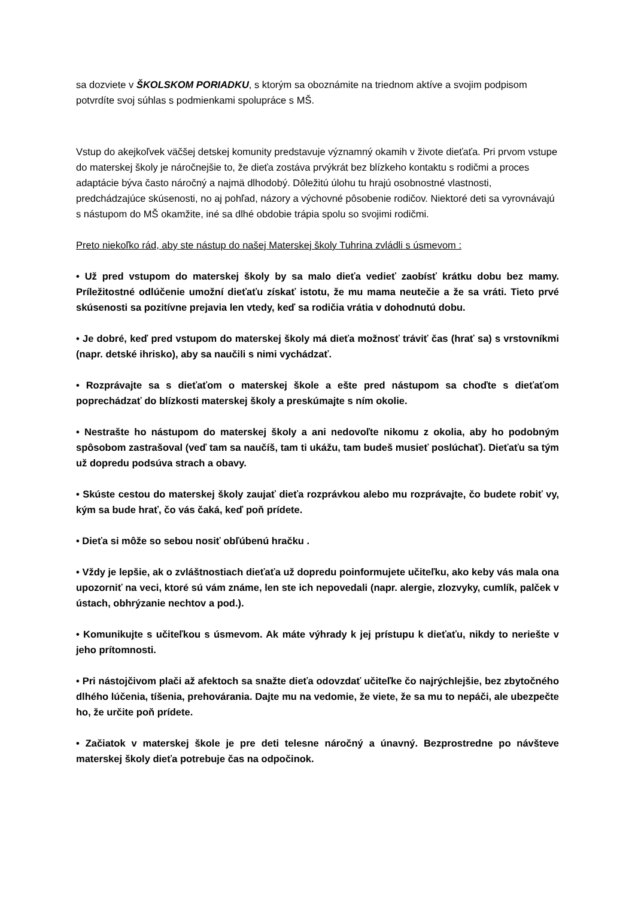sa dozviete v ŠKOLSKOM PORIADKU, s ktorým sa oboznámite na triednom aktíve a svojim podpisom potvrdíte svoj súhlas s podmienkami spolupráce s MŠ.
Vstup do akejkoľvek väčšej detskej komunity predstavuje významný okamih v živote dieťaťa. Pri prvom vstupe do materskej školy je náročnejšie to, že dieťa zostáva prvýkrát bez blízkeho kontaktu s rodičmi a proces adaptácie býva často náročný a najmä dlhodobý. Dôležitú úlohu tu hrajú osobnostné vlastnosti, predchádzajúce skúsenosti, no aj pohľad, názory a výchovné pôsobenie rodičov. Niektoré deti sa vyrovnávajú s nástupom do MŠ okamžite, iné sa dlhé obdobie trápia spolu so svojimi rodičmi.
Preto niekoľko rád, aby ste nástup do našej Materskej školy Tuhrina zvládli s úsmevom :
• Už pred vstupom do materskej školy by sa malo dieťa vedieť zaobísť krátku dobu bez mamy. Príležitostné odlúčenie umožní dieťaťu získať istotu, že mu mama neutečie a že sa vráti. Tieto prvé skúsenosti sa pozitívne prejavia len vtedy, keď sa rodičia vrátia v dohodnutú dobu.
• Je dobré, keď pred vstupom do materskej školy má dieťa možnosť tráviť čas (hrať sa) s vrstovníkmi (napr. detské ihrisko), aby sa naučili s nimi vychádzať.
• Rozprávajte sa s dieťaťom o materskej škole a ešte pred nástupom sa choďte s dieťaťom poprechádzať do blízkosti materskej školy a preskúmajte s ním okolie.
• Nestrašte ho nástupom do materskej školy a ani nedovoľte nikomu z okolia, aby ho podobným spôsobom zastrašoval (veď tam sa naučíš, tam ti ukážu, tam budeš musieť poslúchať). Dieťaťu sa tým už dopredu podsúva strach a obavy.
• Skúste cestou do materskej školy zaujať dieťa rozprávkou alebo mu rozprávajte, čo budete robiť vy, kým sa bude hrať, čo vás čaká, keď poň prídete.
• Dieťa si môže so sebou nosiť obľúbenú hračku .
• Vždy je lepšie, ak o zvláštnostiach dieťaťa už dopredu poinformujete učiteľku, ako keby vás mala ona upozorniť na veci, ktoré sú vám známe, len ste ich nepovedali (napr. alergie, zlozvyky, cumlík, palček v ústach, obhrýzanie nechtov a pod.).
• Komunikujte s učiteľkou s úsmevom. Ak máte výhrady k jej prístupu k dieťaťu, nikdy to neriešte v jeho prítomnosti.
• Pri nástojčivom plači až afektoch sa snažte dieťa odovzdať učiteľke čo najrýchlejšie, bez zbytočného dlhého lúčenia, tíšenia, prehovárania. Dajte mu na vedomie, že viete, že sa mu to nepáči, ale ubezpečte ho, že určite poň prídete.
• Začiatok v materskej škole je pre deti telesne náročný a únavný. Bezprostredne po návšteve materskej školy dieťa potrebuje čas na odpočinok.